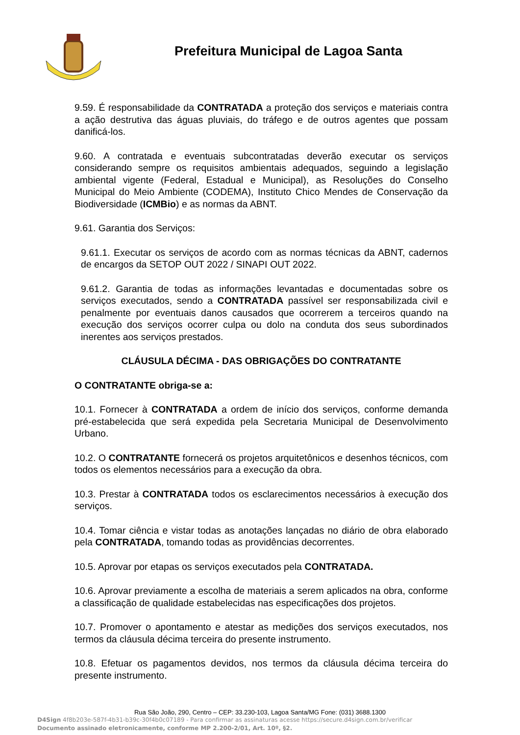Prefeitura Municipal de Lagoa Santa
9.59. É responsabilidade da CONTRATADA a proteção dos serviços e materiais contra a ação destrutiva das águas pluviais, do tráfego e de outros agentes que possam danificá-los.
9.60. A contratada e eventuais subcontratadas deverão executar os serviços considerando sempre os requisitos ambientais adequados, seguindo a legislação ambiental vigente (Federal, Estadual e Municipal), as Resoluções do Conselho Municipal do Meio Ambiente (CODEMA), Instituto Chico Mendes de Conservação da Biodiversidade (ICMBio) e as normas da ABNT.
9.61. Garantia dos Serviços:
9.61.1. Executar os serviços de acordo com as normas técnicas da ABNT, cadernos de encargos da SETOP OUT 2022 / SINAPI OUT 2022.
9.61.2. Garantia de todas as informações levantadas e documentadas sobre os serviços executados, sendo a CONTRATADA passível ser responsabilizada civil e penalmente por eventuais danos causados que ocorrerem a terceiros quando na execução dos serviços ocorrer culpa ou dolo na conduta dos seus subordinados inerentes aos serviços prestados.
CLÁUSULA DÉCIMA - DAS OBRIGAÇÕES DO CONTRATANTE
O CONTRATANTE obriga-se a:
10.1. Fornecer à CONTRATADA a ordem de início dos serviços, conforme demanda pré-estabelecida que será expedida pela Secretaria Municipal de Desenvolvimento Urbano.
10.2. O CONTRATANTE fornecerá os projetos arquitetônicos e desenhos técnicos, com todos os elementos necessários para a execução da obra.
10.3. Prestar à CONTRATADA todos os esclarecimentos necessários à execução dos serviços.
10.4. Tomar ciência e vistar todas as anotações lançadas no diário de obra elaborado pela CONTRATADA, tomando todas as providências decorrentes.
10.5. Aprovar por etapas os serviços executados pela CONTRATADA.
10.6. Aprovar previamente a escolha de materiais a serem aplicados na obra, conforme a classificação de qualidade estabelecidas nas especificações dos projetos.
10.7. Promover o apontamento e atestar as medições dos serviços executados, nos termos da cláusula décima terceira do presente instrumento.
10.8. Efetuar os pagamentos devidos, nos termos da cláusula décima terceira do presente instrumento.
Rua São João, 290, Centro – CEP: 33.230-103, Lagoa Santa/MG Fone: (031) 3688.1300
D4Sign 4f8b203e-587f-4b31-b39c-30f4b0c07189 - Para confirmar as assinaturas acesse https://secure.d4sign.com.br/verificar
Documento assinado eletronicamente, conforme MP 2.200-2/01, Art. 10º, §2.